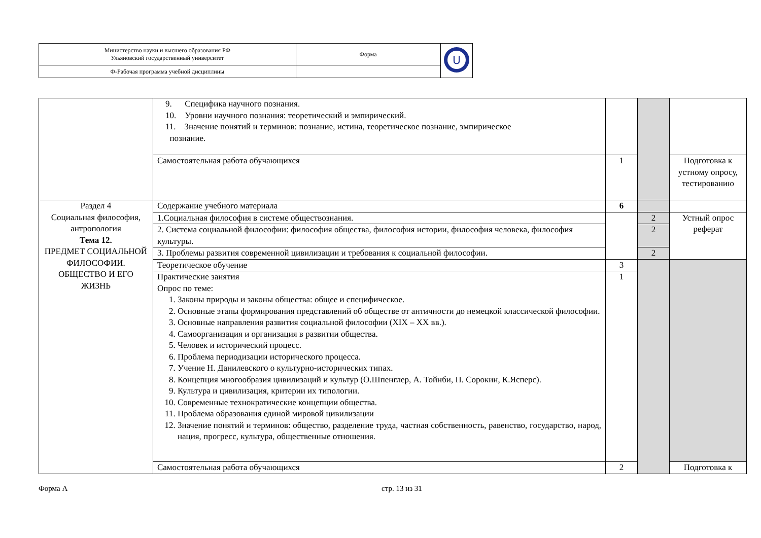| Министерство науки и высшего образования РФ Ульяновский государственный университет | Форма | U |
| Ф-Рабочая программа учебной дисциплины | | |
| | 9. Специфика научного познания. 10. Уровни научного познания: теоретический и эмпирический. 11. Значение понятий и терминов: познание, истина, теоретическое познание, эмпирическое познание. | | | |
| | Самостоятельная работа обучающихся | 1 | | Подготовка к устному опросу, тестированию |
| Раздел 4 Социальная философия, антропология Тема 12. ПРЕДМЕТ СОЦИАЛЬНОЙ ФИЛОСОФИИ. ОБЩЕСТВО И ЕГО ЖИЗНЬ | Содержание учебного материала | 6 | | |
| | 1.Социальная философия в системе обществознания. | | 2 | Устный опрос реферат |
| | 2. Система социальной философии: философия общества, философия истории, философия человека, философия культуры. | | 2 | |
| | 3. Проблемы развития современной цивилизации и требования к социальной философии. | | 2 | |
| | Теоретическое обучение | 3 | | |
| | Практические занятия Опрос по теме: 1. Законы природы и законы общества: общее и специфическое. 2. Основные этапы формирования представлений об обществе от античности до немецкой классической философии. 3. Основные направления развития социальной философии (XIX – XX вв.). 4. Самоорганизация и организация в развитии общества. 5. Человек и исторический процесс. 6. Проблема периодизации исторического процесса. 7. Учение Н. Данилевского о культурно-исторических типах. 8. Концепция многообразия цивилизаций и культур (О.Шпенглер, А. Тойнби, П. Сорокин, К.Ясперс). 9. Культура и цивилизация, критерии их типологии. 10. Современные технократические концепции общества. 11. Проблема образования единой мировой цивилизации 12. Значение понятий и терминов: общество, разделение труда, частная собственность, равенство, государство, народ, нация, прогресс, культура, общественные отношения. | 1 | | |
| | Самостоятельная работа обучающихся | 2 | | Подготовка к |
Форма А стр. 13 из 31